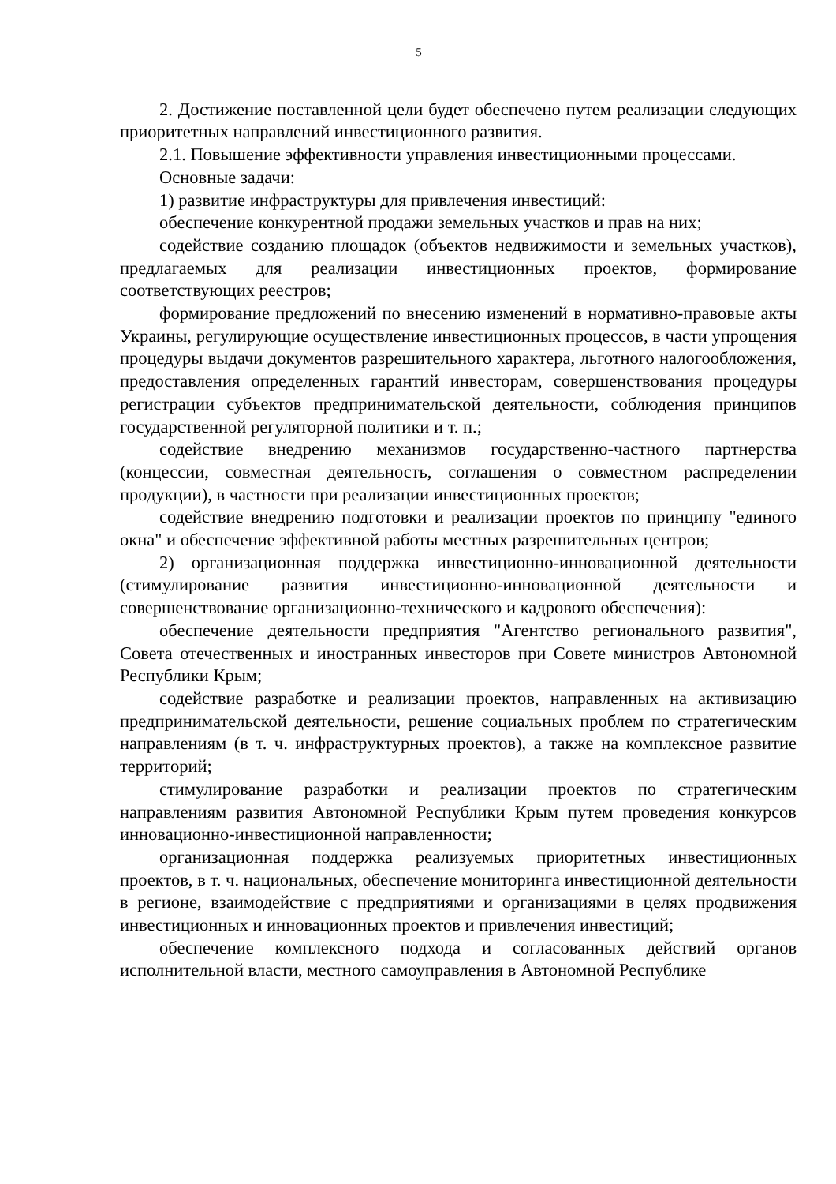5
2. Достижение поставленной цели будет обеспечено путем реализации следующих приоритетных направлений инвестиционного развития.
2.1. Повышение эффективности управления инвестиционными процессами.
Основные задачи:
1) развитие инфраструктуры для привлечения инвестиций:
обеспечение конкурентной продажи земельных участков и прав на них;
содействие созданию площадок (объектов недвижимости и земельных участков), предлагаемых для реализации инвестиционных проектов, формирование соответствующих реестров;
формирование предложений по внесению изменений в нормативно-правовые акты Украины, регулирующие осуществление инвестиционных процессов, в части упрощения процедуры выдачи документов разрешительного характера, льготного налогообложения, предоставления определенных гарантий инвесторам, совершенствования процедуры регистрации субъектов предпринимательской деятельности, соблюдения принципов государственной регуляторной политики и т. п.;
содействие внедрению механизмов государственно-частного партнерства (концессии, совместная деятельность, соглашения о совместном распределении продукции), в частности при реализации инвестиционных проектов;
содействие внедрению подготовки и реализации проектов по принципу "единого окна" и обеспечение эффективной работы местных разрешительных центров;
2) организационная поддержка инвестиционно-инновационной деятельности (стимулирование развития инвестиционно-инновационной деятельности и совершенствование организационно-технического и кадрового обеспечения):
обеспечение деятельности предприятия "Агентство регионального развития", Совета отечественных и иностранных инвесторов при Совете министров Автономной Республики Крым;
содействие разработке и реализации проектов, направленных на активизацию предпринимательской деятельности, решение социальных проблем по стратегическим направлениям (в т. ч. инфраструктурных проектов), а также на комплексное развитие территорий;
стимулирование разработки и реализации проектов по стратегическим направлениям развития Автономной Республики Крым путем проведения конкурсов инновационно-инвестиционной направленности;
организационная поддержка реализуемых приоритетных инвестиционных проектов, в т. ч. национальных, обеспечение мониторинга инвестиционной деятельности в регионе, взаимодействие с предприятиями и организациями в целях продвижения инвестиционных и инновационных проектов и привлечения инвестиций;
обеспечение комплексного подхода и согласованных действий органов исполнительной власти, местного самоуправления в Автономной Республике